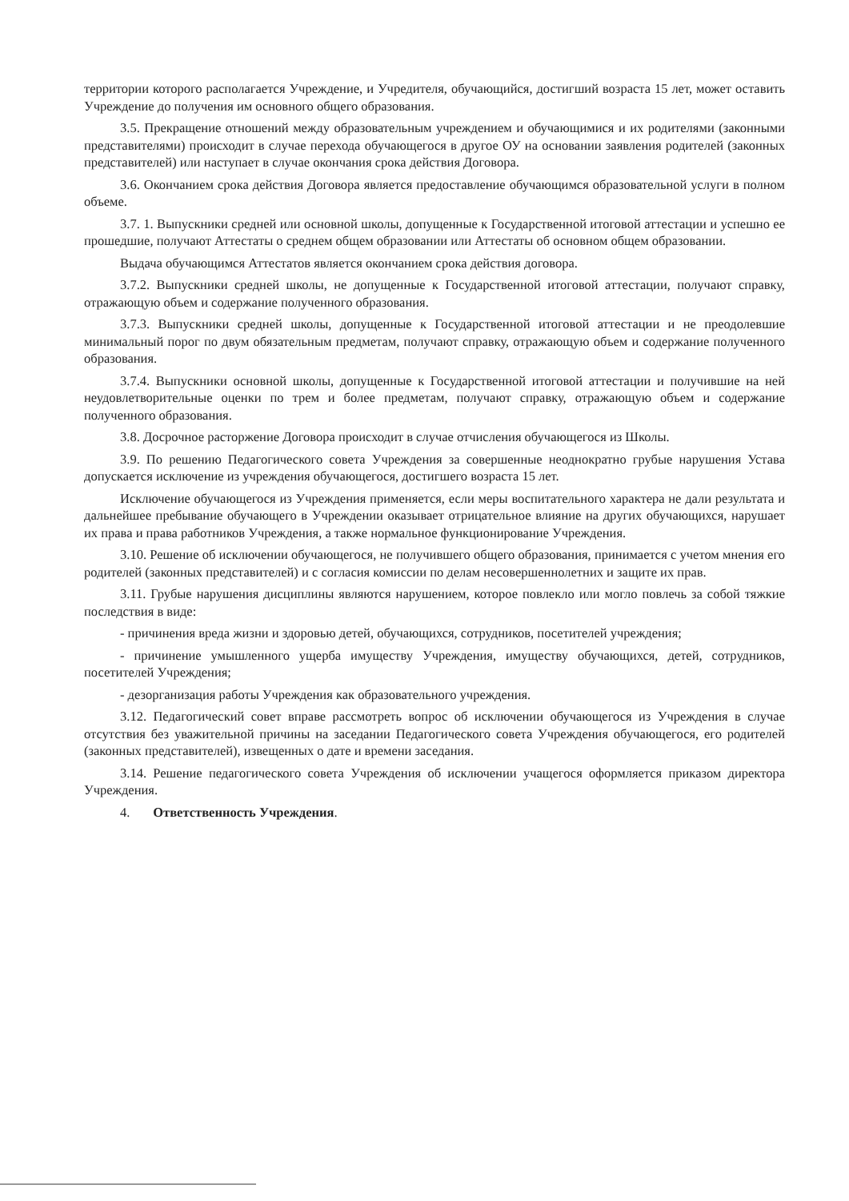территории которого располагается Учреждение, и Учредителя, обучающийся, достигший возраста 15 лет, может оставить Учреждение до получения им основного общего образования.
3.5. Прекращение отношений между образовательным учреждением и обучающимися и их родителями (законными представителями) происходит в случае перехода обучающегося в другое ОУ на основании заявления родителей (законных представителей) или наступает в случае окончания срока действия Договора.
3.6. Окончанием срока действия Договора является предоставление обучающимся образовательной услуги в полном объеме.
3.7. 1. Выпускники средней или основной школы, допущенные к Государственной итоговой аттестации и успешно ее прошедшие, получают Аттестаты о среднем общем образовании или Аттестаты об основном общем образовании.
Выдача обучающимся Аттестатов является окончанием срока действия договора.
3.7.2. Выпускники средней школы, не допущенные к Государственной итоговой аттестации, получают справку, отражающую объем и содержание полученного образования.
3.7.3. Выпускники средней школы, допущенные к Государственной итоговой аттестации и не преодолевшие минимальный порог по двум обязательным предметам, получают справку, отражающую объем и содержание полученного образования.
3.7.4. Выпускники основной школы, допущенные к Государственной итоговой аттестации и получившие на ней неудовлетворительные оценки по трем и более предметам, получают справку, отражающую объем и содержание полученного образования.
3.8. Досрочное расторжение Договора происходит в случае отчисления обучающегося из Школы.
3.9. По решению Педагогического совета Учреждения за совершенные неоднократно грубые нарушения Устава допускается исключение из учреждения обучающегося, достигшего возраста 15 лет.
Исключение обучающегося из Учреждения применяется, если меры воспитательного характера не дали результата и дальнейшее пребывание обучающего в Учреждении оказывает отрицательное влияние на других обучающихся, нарушает их права и права работников Учреждения, а также нормальное функционирование Учреждения.
3.10. Решение об исключении обучающегося, не получившего общего образования, принимается с учетом мнения его родителей (законных представителей) и с согласия комиссии по делам несовершеннолетних и защите их прав.
3.11. Грубые нарушения дисциплины являются нарушением, которое повлекло или могло повлечь за собой тяжкие последствия в виде:
- причинения вреда жизни и здоровью детей, обучающихся, сотрудников, посетителей учреждения;
- причинение умышленного ущерба имуществу Учреждения, имуществу обучающихся, детей, сотрудников, посетителей Учреждения;
- дезорганизация работы Учреждения как образовательного учреждения.
3.12. Педагогический совет вправе рассмотреть вопрос об исключении обучающегося из Учреждения в случае отсутствия без уважительной причины на заседании Педагогического совета Учреждения обучающегося, его родителей (законных представителей), извещенных о дате и времени заседания.
3.14. Решение педагогического совета Учреждения об исключении учащегося оформляется приказом директора Учреждения.
4. Ответственность Учреждения.